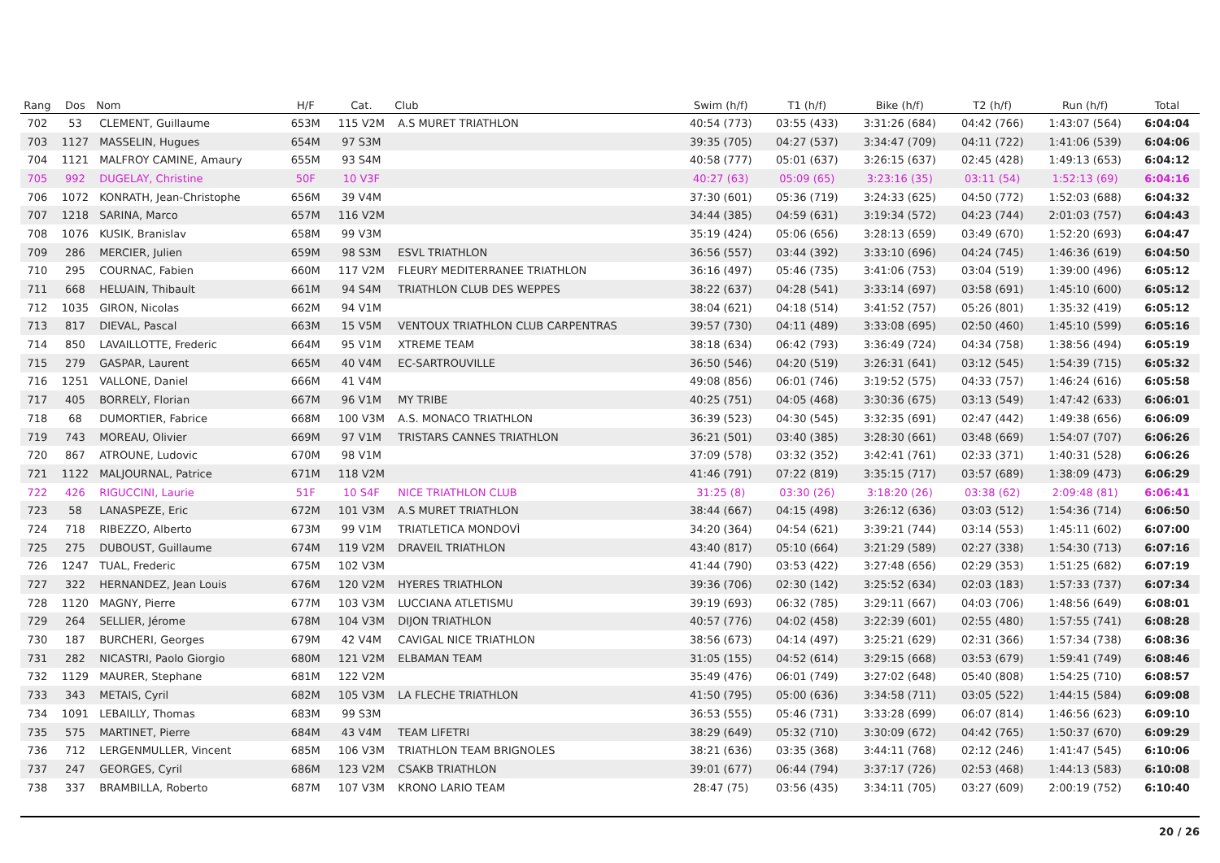| Rang | Dos | Nom | H/F | Cat. | Club | Swim (h/f) | T1 (h/f) | Bike (h/f) | T2 (h/f) | Run (h/f) | Total |
| --- | --- | --- | --- | --- | --- | --- | --- | --- | --- | --- | --- |
| 702 | 53 | CLEMENT, Guillaume | 653M | 115 V2M | A.S MURET TRIATHLON | 40:54 (773) | 03:55 (433) | 3:31:26 (684) | 04:42 (766) | 1:43:07 (564) | 6:04:04 |
| 703 | 1127 | MASSELIN, Hugues | 654M | 97 S3M | | 39:35 (705) | 04:27 (537) | 3:34:47 (709) | 04:11 (722) | 1:41:06 (539) | 6:04:06 |
| 704 | 1121 | MALFROY CAMINE, Amaury | 655M | 93 S4M | | 40:58 (777) | 05:01 (637) | 3:26:15 (637) | 02:45 (428) | 1:49:13 (653) | 6:04:12 |
| 705 | 992 | DUGELAY, Christine | 50F | 10 V3F | | 40:27 (63) | 05:09 (65) | 3:23:16 (35) | 03:11 (54) | 1:52:13 (69) | 6:04:16 |
| 706 | 1072 | KONRATH, Jean-Christophe | 656M | 39 V4M | | 37:30 (601) | 05:36 (719) | 3:24:33 (625) | 04:50 (772) | 1:52:03 (688) | 6:04:32 |
| 707 | 1218 | SARINA, Marco | 657M | 116 V2M | | 34:44 (385) | 04:59 (631) | 3:19:34 (572) | 04:23 (744) | 2:01:03 (757) | 6:04:43 |
| 708 | 1076 | KUSIK, Branislav | 658M | 99 V3M | | 35:19 (424) | 05:06 (656) | 3:28:13 (659) | 03:49 (670) | 1:52:20 (693) | 6:04:47 |
| 709 | 286 | MERCIER, Julien | 659M | 98 S3M | ESVL TRIATHLON | 36:56 (557) | 03:44 (392) | 3:33:10 (696) | 04:24 (745) | 1:46:36 (619) | 6:04:50 |
| 710 | 295 | COURNAC, Fabien | 660M | 117 V2M | FLEURY MEDITERRANEE TRIATHLON | 36:16 (497) | 05:46 (735) | 3:41:06 (753) | 03:04 (519) | 1:39:00 (496) | 6:05:12 |
| 711 | 668 | HELUAIN, Thibault | 661M | 94 S4M | TRIATHLON CLUB DES WEPPES | 38:22 (637) | 04:28 (541) | 3:33:14 (697) | 03:58 (691) | 1:45:10 (600) | 6:05:12 |
| 712 | 1035 | GIRON, Nicolas | 662M | 94 V1M | | 38:04 (621) | 04:18 (514) | 3:41:52 (757) | 05:26 (801) | 1:35:32 (419) | 6:05:12 |
| 713 | 817 | DIEVAL, Pascal | 663M | 15 V5M | VENTOUX TRIATHLON CLUB CARPENTRAS | 39:57 (730) | 04:11 (489) | 3:33:08 (695) | 02:50 (460) | 1:45:10 (599) | 6:05:16 |
| 714 | 850 | LAVAILLOTTE, Frederic | 664M | 95 V1M | XTREME TEAM | 38:18 (634) | 06:42 (793) | 3:36:49 (724) | 04:34 (758) | 1:38:56 (494) | 6:05:19 |
| 715 | 279 | GASPAR, Laurent | 665M | 40 V4M | EC-SARTROUVILLE | 36:50 (546) | 04:20 (519) | 3:26:31 (641) | 03:12 (545) | 1:54:39 (715) | 6:05:32 |
| 716 | 1251 | VALLONE, Daniel | 666M | 41 V4M | | 49:08 (856) | 06:01 (746) | 3:19:52 (575) | 04:33 (757) | 1:46:24 (616) | 6:05:58 |
| 717 | 405 | BORRELY, Florian | 667M | 96 V1M | MY TRIBE | 40:25 (751) | 04:05 (468) | 3:30:36 (675) | 03:13 (549) | 1:47:42 (633) | 6:06:01 |
| 718 | 68 | DUMORTIER, Fabrice | 668M | 100 V3M | A.S. MONACO TRIATHLON | 36:39 (523) | 04:30 (545) | 3:32:35 (691) | 02:47 (442) | 1:49:38 (656) | 6:06:09 |
| 719 | 743 | MOREAU, Olivier | 669M | 97 V1M | TRISTARS CANNES TRIATHLON | 36:21 (501) | 03:40 (385) | 3:28:30 (661) | 03:48 (669) | 1:54:07 (707) | 6:06:26 |
| 720 | 867 | ATROUNE, Ludovic | 670M | 98 V1M | | 37:09 (578) | 03:32 (352) | 3:42:41 (761) | 02:33 (371) | 1:40:31 (528) | 6:06:26 |
| 721 | 1122 | MALJOURNAL, Patrice | 671M | 118 V2M | | 41:46 (791) | 07:22 (819) | 3:35:15 (717) | 03:57 (689) | 1:38:09 (473) | 6:06:29 |
| 722 | 426 | RIGUCCINI, Laurie | 51F | 10 S4F | NICE TRIATHLON CLUB | 31:25 (8) | 03:30 (26) | 3:18:20 (26) | 03:38 (62) | 2:09:48 (81) | 6:06:41 |
| 723 | 58 | LANASPEZE, Eric | 672M | 101 V3M | A.S MURET TRIATHLON | 38:44 (667) | 04:15 (498) | 3:26:12 (636) | 03:03 (512) | 1:54:36 (714) | 6:06:50 |
| 724 | 718 | RIBEZZO, Alberto | 673M | 99 V1M | TRIATLETICA MONDOVÌ | 34:20 (364) | 04:54 (621) | 3:39:21 (744) | 03:14 (553) | 1:45:11 (602) | 6:07:00 |
| 725 | 275 | DUBOUST, Guillaume | 674M | 119 V2M | DRAVEIL TRIATHLON | 43:40 (817) | 05:10 (664) | 3:21:29 (589) | 02:27 (338) | 1:54:30 (713) | 6:07:16 |
| 726 | 1247 | TUAL, Frederic | 675M | 102 V3M | | 41:44 (790) | 03:53 (422) | 3:27:48 (656) | 02:29 (353) | 1:51:25 (682) | 6:07:19 |
| 727 | 322 | HERNANDEZ, Jean Louis | 676M | 120 V2M | HYERES TRIATHLON | 39:36 (706) | 02:30 (142) | 3:25:52 (634) | 02:03 (183) | 1:57:33 (737) | 6:07:34 |
| 728 | 1120 | MAGNY, Pierre | 677M | 103 V3M | LUCCIANA ATLETISMU | 39:19 (693) | 06:32 (785) | 3:29:11 (667) | 04:03 (706) | 1:48:56 (649) | 6:08:01 |
| 729 | 264 | SELLIER, Jérome | 678M | 104 V3M | DIJON TRIATHLON | 40:57 (776) | 04:02 (458) | 3:22:39 (601) | 02:55 (480) | 1:57:55 (741) | 6:08:28 |
| 730 | 187 | BURCHERI, Georges | 679M | 42 V4M | CAVIGAL NICE TRIATHLON | 38:56 (673) | 04:14 (497) | 3:25:21 (629) | 02:31 (366) | 1:57:34 (738) | 6:08:36 |
| 731 | 282 | NICASTRI, Paolo Giorgio | 680M | 121 V2M | ELBAMAN TEAM | 31:05 (155) | 04:52 (614) | 3:29:15 (668) | 03:53 (679) | 1:59:41 (749) | 6:08:46 |
| 732 | 1129 | MAURER, Stephane | 681M | 122 V2M | | 35:49 (476) | 06:01 (749) | 3:27:02 (648) | 05:40 (808) | 1:54:25 (710) | 6:08:57 |
| 733 | 343 | METAIS, Cyril | 682M | 105 V3M | LA FLECHE TRIATHLON | 41:50 (795) | 05:00 (636) | 3:34:58 (711) | 03:05 (522) | 1:44:15 (584) | 6:09:08 |
| 734 | 1091 | LEBAILLY, Thomas | 683M | 99 S3M | | 36:53 (555) | 05:46 (731) | 3:33:28 (699) | 06:07 (814) | 1:46:56 (623) | 6:09:10 |
| 735 | 575 | MARTINET, Pierre | 684M | 43 V4M | TEAM LIFETRI | 38:29 (649) | 05:32 (710) | 3:30:09 (672) | 04:42 (765) | 1:50:37 (670) | 6:09:29 |
| 736 | 712 | LERGENMULLER, Vincent | 685M | 106 V3M | TRIATHLON TEAM BRIGNOLES | 38:21 (636) | 03:35 (368) | 3:44:11 (768) | 02:12 (246) | 1:41:47 (545) | 6:10:06 |
| 737 | 247 | GEORGES, Cyril | 686M | 123 V2M | CSAKB TRIATHLON | 39:01 (677) | 06:44 (794) | 3:37:17 (726) | 02:53 (468) | 1:44:13 (583) | 6:10:08 |
| 738 | 337 | BRAMBILLA, Roberto | 687M | 107 V3M | KRONO LARIO TEAM | 28:47 (75) | 03:56 (435) | 3:34:11 (705) | 03:27 (609) | 2:00:19 (752) | 6:10:40 |
20 / 26